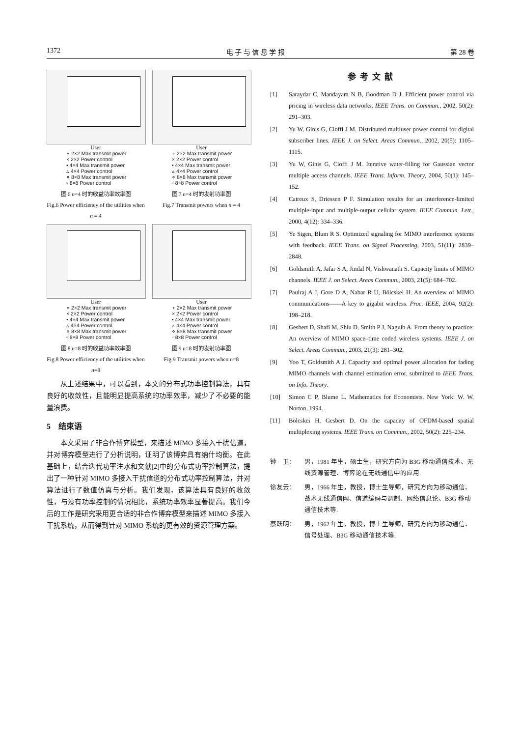1372 电 子 与 信 息 学 报 第 28 卷
User
∘ 2×2 Max transmit power
× 2×2 Power control
• 4×4 Max transmit power
▵ 4×4 Power control
⋄ 8×8 Max transmit power
▫ 8×8 Power control
图 6 n=4 时的收益功率效率图
Fig.6 Power efficiency of the utilities when n = 4
User
∘ 2×2 Max transmit power
× 2×2 Power control
• 4×4 Max transmit power
▵ 4×4 Power control
⋄ 8×8 Max transmit power
▫ 8×8 Power control
图 7 n=4 时的发射功率图
Fig.7 Transmit powers when n = 4
User
∘ 2×2 Max transmit power
× 2×2 Power control
• 4×4 Max transmit power
▵ 4×4 Power control
⋄ 8×8 Max transmit power
▫ 8×8 Power control
图 8 n=8 时的收益功率效率图
Fig.8 Power efficiency of the utilities when n=8
User
∘ 2×2 Max transmit power
× 2×2 Power control
• 4×4 Max transmit power
▵ 4×4 Power control
⋄ 8×8 Max transmit power
▫ 8×8 Power control
图 9 n=8 时的发射功率图
Fig.9 Transmit powers when n=8
从上述结果中，可以看到，本文的分布式功率控制算法，具有良好的收敛性，且能明显提高系统的功率效率，减少了不必要的能量浪费。
5　结束语
本文采用了非合作博弈模型，来描述 MIMO 多接入干扰信道，并对博弈模型进行了分析说明，证明了该博弈具有纳什均衡。在此基础上，结合迭代功率注水和文献[2]中的分布式功率控制算法，提出了一种针对 MIMO 多接入干扰信道的分布式功率控制算法，并对算法进行了数值仿真与分析。我们发现，该算法具有良好的收敛性，与没有功率控制的情况相比，系统功率效率显著提高。我们今后的工作是研究采用更合适的非合作博弈模型来描述 MIMO 多接入干扰系统，从而得到针对 MIMO 系统的更有效的资源管理方案。
参考文献
[1] Saraydar C, Mandayam N B, Goodman D J. Efficient power control via pricing in wireless data networks. IEEE Trans. on Commun., 2002, 50(2): 291–303.
[2] Yu W, Ginis G, Cioffi J M. Distributed multiuser power control for digital subscriber lines. IEEE J. on Select. Areas Commun., 2002, 20(5): 1105–1115.
[3] Yu W, Ginis G, Cioffi J M. Iterative water-filling for Gaussian vector multiple access channels. IEEE Trans. Inform. Theory, 2004, 50(1): 145–152.
[4] Catreux S, Driessen P F. Simulation results for an interference-limited multiple-input and multiple-output cellular system. IEEE Commun. Lett., 2000, 4(12): 334–336.
[5] Ye Sigen, Blum R S. Optimized signaling for MIMO interference systems with feedback. IEEE Trans. on Signal Processing, 2003, 51(11): 2839–2848.
[6] Goldsmith A, Jafar S A, Jindal N, Vishwanath S. Capacity limits of MIMO channels. IEEE J. on Select. Areas Commun., 2003, 21(5): 684–702.
[7] Paulraj A J, Gore D A, Nabar R U, Bölcskei H. An overview of MIMO communications——A key to gigabit wireless. Proc. IEEE, 2004, 92(2): 198–218.
[8] Gesbert D, Shafi M, Shiu D, Smith P J, Naguib A. From theory to practice: An overview of MIMO space–time coded wireless systems. IEEE J. on Select. Areas Commun., 2003, 21(3): 281–302.
[9] Yoo T, Goldsmith A J. Capacity and optimal power allocation for fading MIMO channels with channel estimation error. submitted to IEEE Trans. on Info. Theory.
[10] Simon C P, Blume L. Mathematics for Economists. New York: W. W. Norton, 1994.
[11] Bölcskei H, Gesbert D. On the capacity of OFDM-based spatial multiplexing systems. IEEE Trans. on Commun., 2002, 50(2): 225–234.
钟　卫： 男，1981 年生，硕士生，研究方向为 B3G 移动通信技术、无线资源管理、博弈论在无线通信中的应用.
徐友云： 男，1966 年生，教授，博士生导师，研究方向为移动通信、战术无线通信网、信道编码与调制、网络信息论、B3G 移动通信技术等.
蔡跃明： 男，1962 年生，教授，博士生导师，研究方向为移动通信、信号处理、B3G 移动通信技术等.